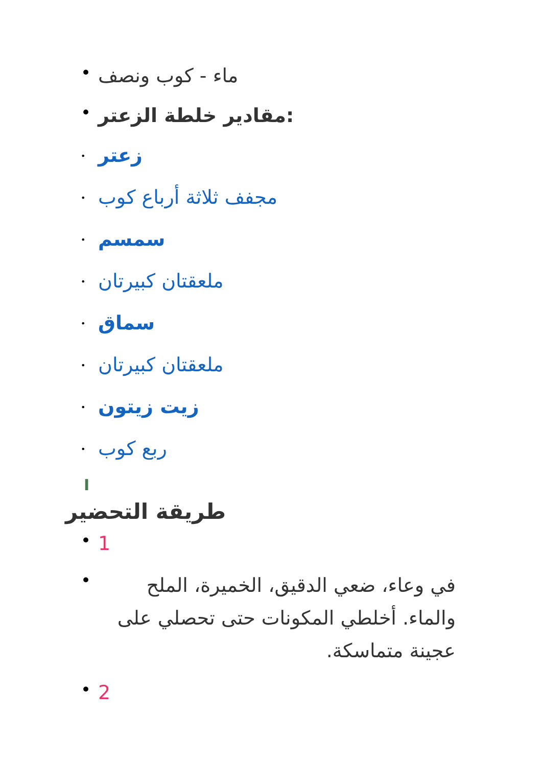• ماء - كوب ونصف
• مقادير خلطة الزعتر:
• زعتر
• مجفف ثلاثة أرباع كوب
• سمسم
• ملعقتان كبيرتان
• سماق
• ملعقتان كبيرتان
• زيت زيتون
• ربع كوب
I
طريقة التحضير
• 1
• في وعاء، ضعي الدقيق، الخميرة، الملح والماء. أخلطي المكونات حتى تحصلي على عجينة متماسكة.
• 2